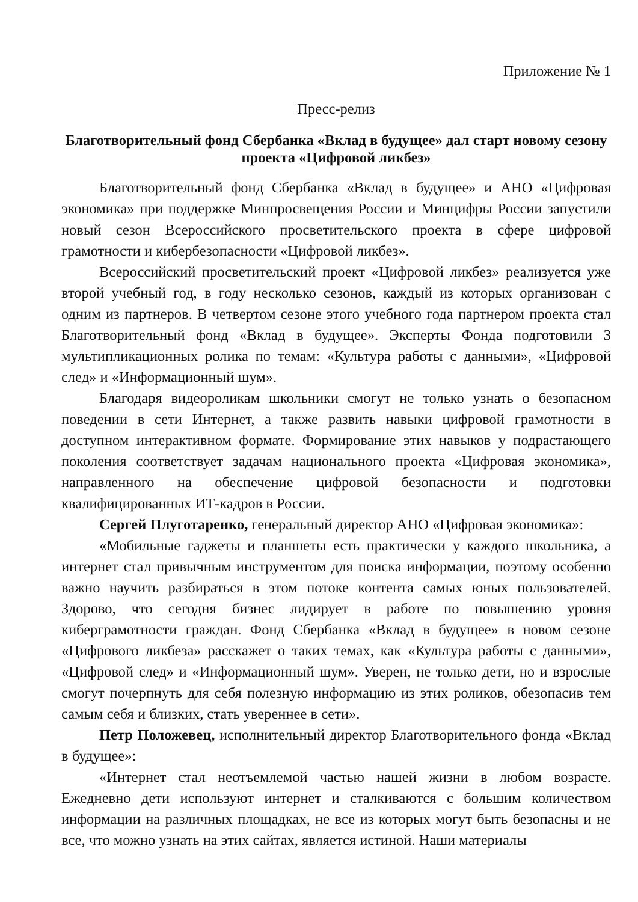Приложение № 1
Пресс-релиз
Благотворительный фонд Сбербанка «Вклад в будущее» дал старт новому сезону проекта «Цифровой ликбез»
Благотворительный фонд Сбербанка «Вклад в будущее» и АНО «Цифровая экономика» при поддержке Минпросвещения России и Минцифры России запустили новый сезон Всероссийского просветительского проекта в сфере цифровой грамотности и кибербезопасности «Цифровой ликбез».
Всероссийский просветительский проект «Цифровой ликбез» реализуется уже второй учебный год, в году несколько сезонов, каждый из которых организован с одним из партнеров. В четвертом сезоне этого учебного года партнером проекта стал Благотворительный фонд «Вклад в будущее». Эксперты Фонда подготовили 3 мультипликационных ролика по темам: «Культура работы с данными», «Цифровой след» и «Информационный шум».
Благодаря видеороликам школьники смогут не только узнать о безопасном поведении в сети Интернет, а также развить навыки цифровой грамотности в доступном интерактивном формате. Формирование этих навыков у подрастающего поколения соответствует задачам национального проекта «Цифровая экономика», направленного на обеспечение цифровой безопасности и подготовки квалифицированных ИТ-кадров в России.
Сергей Плуготаренко, генеральный директор АНО «Цифровая экономика»:
«Мобильные гаджеты и планшеты есть практически у каждого школьника, а интернет стал привычным инструментом для поиска информации, поэтому особенно важно научить разбираться в этом потоке контента самых юных пользователей. Здорово, что сегодня бизнес лидирует в работе по повышению уровня киберграмотности граждан. Фонд Сбербанка «Вклад в будущее» в новом сезоне «Цифрового ликбеза» расскажет о таких темах, как «Культура работы с данными», «Цифровой след» и «Информационный шум». Уверен, не только дети, но и взрослые смогут почерпнуть для себя полезную информацию из этих роликов, обезопасив тем самым себя и близких, стать увереннее в сети».
Петр Положевец, исполнительный директор Благотворительного фонда «Вклад в будущее»:
«Интернет стал неотъемлемой частью нашей жизни в любом возрасте. Ежедневно дети используют интернет и сталкиваются с большим количеством информации на различных площадках, не все из которых могут быть безопасны и не все, что можно узнать на этих сайтах, является истиной. Наши материалы